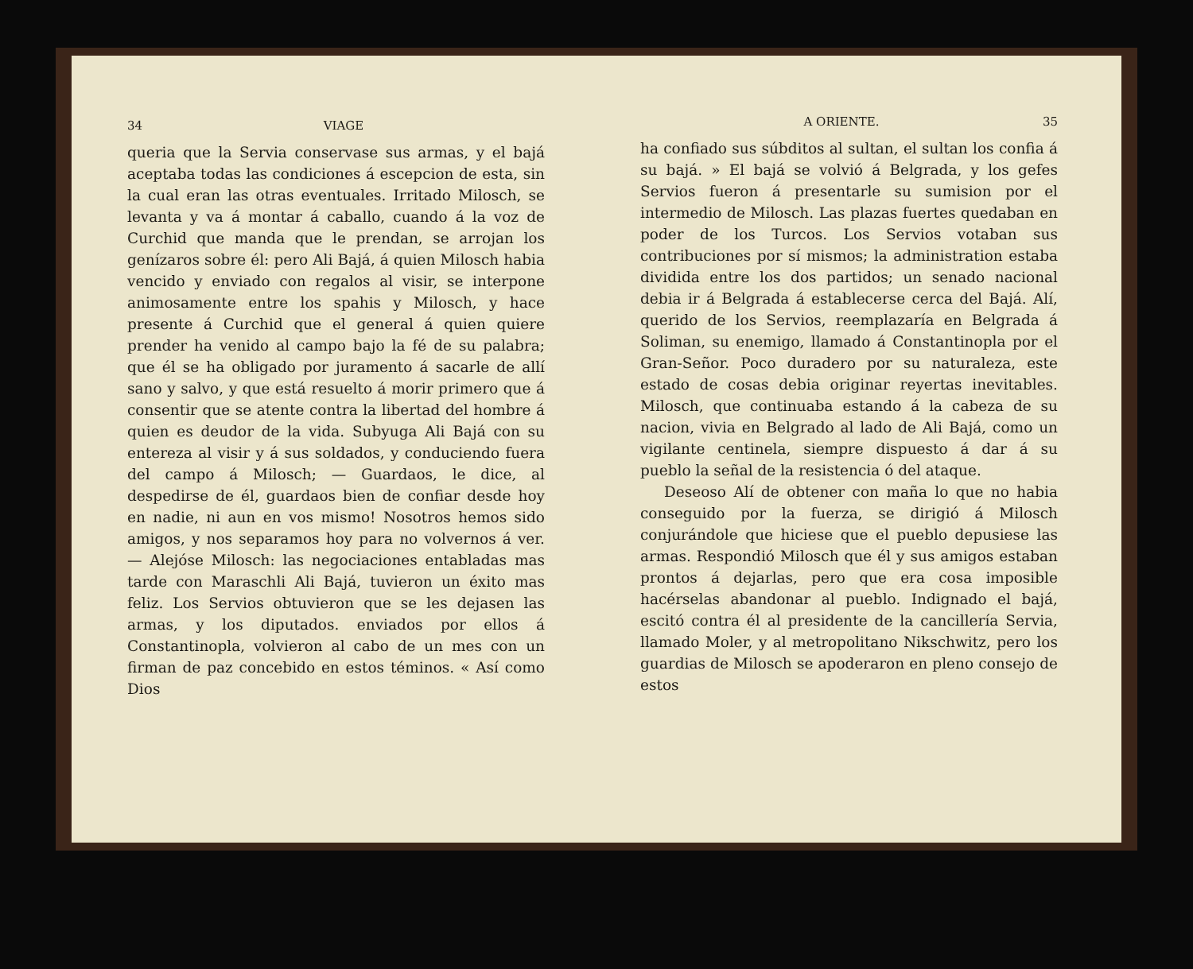34 VIAGE
queria que la Servia conservase sus armas, y el bajá aceptaba todas las condiciones á escepcion de esta, sin la cual eran las otras eventuales. Irritado Milosch, se levanta y va á montar á caballo, cuando á la voz de Curchid que manda que le prendan, se arrojan los genízaros sobre él: pero Ali Bajá, á quien Milosch habia vencido y enviado con regalos al visir, se interpone animosamente entre los spahis y Milosch, y hace presente á Curchid que el general á quien quiere prender ha venido al campo bajo la fé de su palabra; que él se ha obligado por juramento á sacarle de allí sano y salvo, y que está resuelto á morir primero que á consentir que se atente contra la libertad del hombre á quien es deudor de la vida. Subyuga Ali Bajá con su entereza al visir y á sus soldados, y conduciendo fuera del campo á Milosch; — Guardaos, le dice, al despedirse de él, guardaos bien de confiar desde hoy en nadie, ni aun en vos mismo! Nosotros hemos sido amigos, y nos separamos hoy para no volvernos á ver. — Alejóse Milosch: las negociaciones entabladas mas tarde con Maraschli Ali Bajá, tuvieron un éxito mas feliz. Los Servios obtuvieron que se les dejasen las armas, y los diputados. enviados por ellos á Constantinopla, volvieron al cabo de un mes con un firman de paz concebido en estos téminos. « Así como Dios
A ORIENTE. 35
ha confiado sus súbditos al sultan, el sultan los confia á su bajá. » El bajá se volvió á Belgrada, y los gefes Servios fueron á presentarle su sumision por el intermedio de Milosch. Las plazas fuertes quedaban en poder de los Turcos. Los Servios votaban sus contribuciones por sí mismos; la administration estaba dividida entre los dos partidos; un senado nacional debia ir á Belgrada á establecerse cerca del Bajá. Alí, querido de los Servios, reemplazaría en Belgrada á Soliman, su enemigo, llamado á Constantinopla por el Gran-Señor. Poco duradero por su naturaleza, este estado de cosas debia originar reyertas inevitables. Milosch, que continuaba estando á la cabeza de su nacion, vivia en Belgrado al lado de Ali Bajá, como un vigilante centinela, siempre dispuesto á dar á su pueblo la señal de la resistencia ó del ataque.
Deseoso Alí de obtener con maña lo que no habia conseguido por la fuerza, se dirigió á Milosch conjurándole que hiciese que el pueblo depusiese las armas. Respondió Milosch que él y sus amigos estaban prontos á dejarlas, pero que era cosa imposible hacérselas abandonar al pueblo. Indignado el bajá, escitó contra él al presidente de la cancillería Servia, llamado Moler, y al metropolitano Nikschwitz, pero los guardias de Milosch se apoderaron en pleno consejo de estos